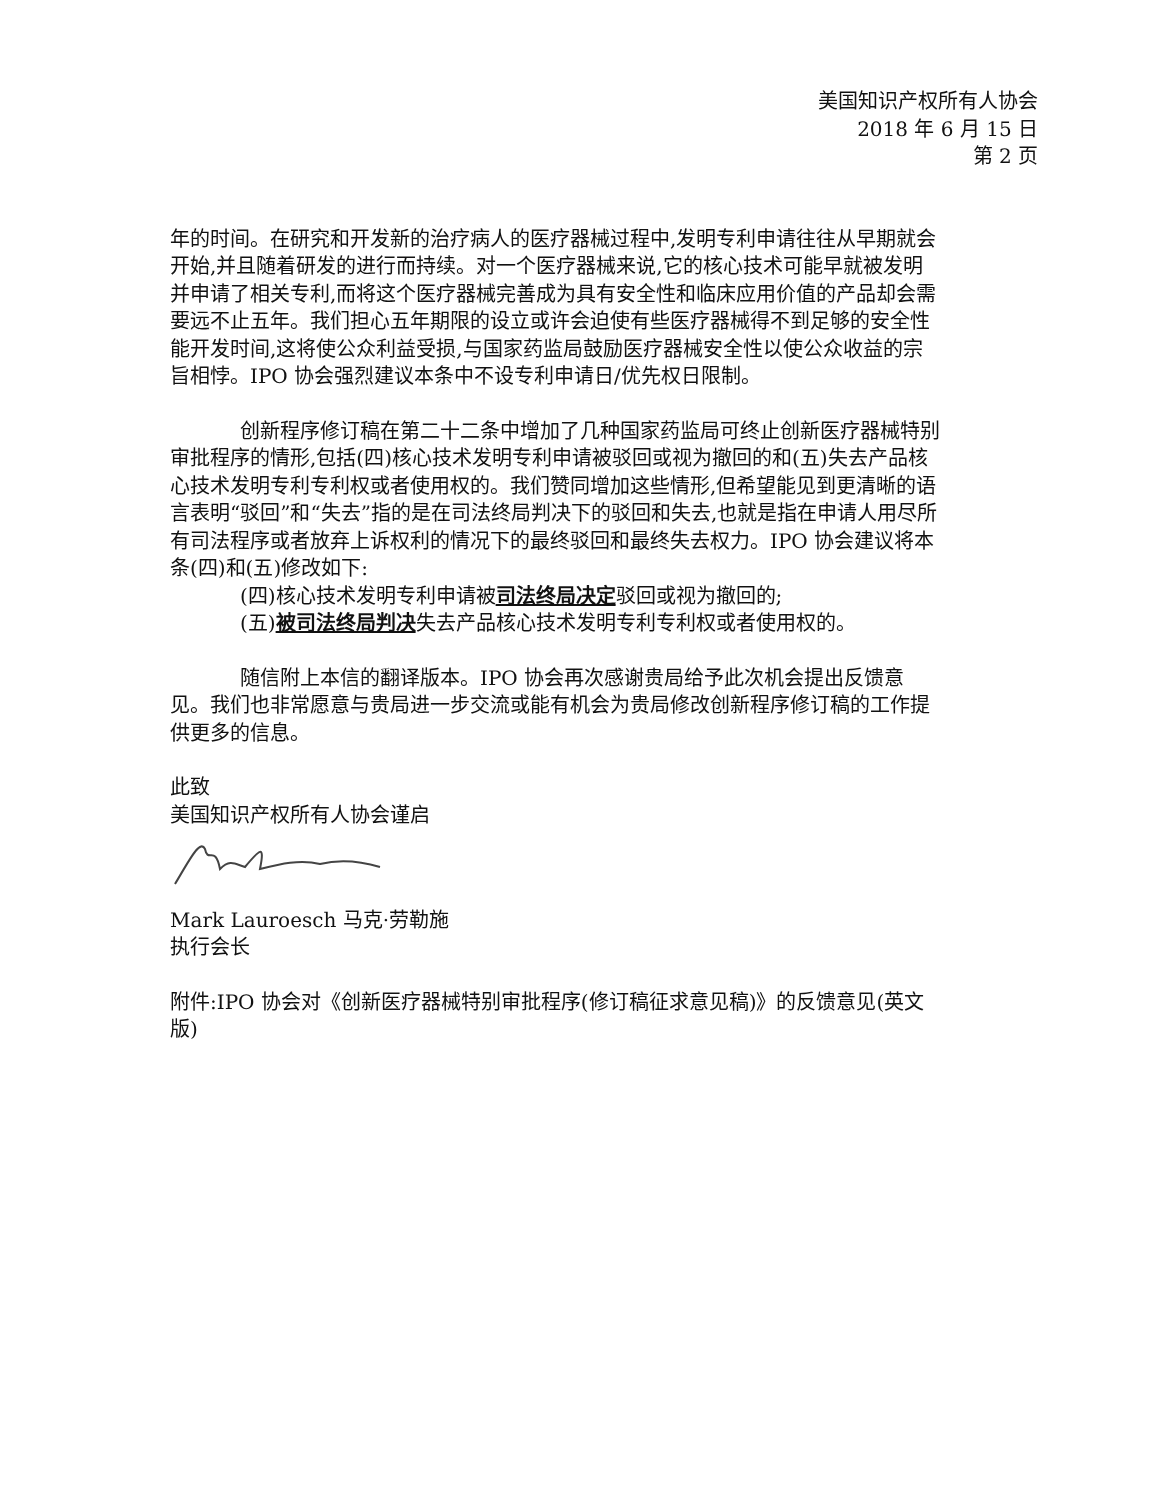美国知识产权所有人协会
2018 年 6 月 15 日
第 2 页
年的时间。在研究和开发新的治疗病人的医疗器械过程中,发明专利申请往往从早期就会开始,并且随着研发的进行而持续。对一个医疗器械来说,它的核心技术可能早就被发明并申请了相关专利,而将这个医疗器械完善成为具有安全性和临床应用价值的产品却会需要远不止五年。我们担心五年期限的设立或许会迫使有些医疗器械得不到足够的安全性能开发时间,这将使公众利益受损,与国家药监局鼓励医疗器械安全性以使公众收益的宗旨相悖。IPO 协会强烈建议本条中不设专利申请日/优先权日限制。
创新程序修订稿在第二十二条中增加了几种国家药监局可终止创新医疗器械特别审批程序的情形,包括(四)核心技术发明专利申请被驳回或视为撤回的和(五)失去产品核心技术发明专利专利权或者使用权的。我们赞同增加这些情形,但希望能见到更清晰的语言表明“驳回”和“失去”指的是在司法终局判决下的驳回和失去,也就是指在申请人用尽所有司法程序或者放弃上诉权利的情况下的最终驳回和最终失去权力。IPO 协会建议将本条(四)和(五)修改如下:
(四)核心技术发明专利申请被司法终局决定驳回或视为撤回的;
(五)被司法终局判决失去产品核心技术发明专利专利权或者使用权的。
随信附上本信的翻译版本。IPO 协会再次感谢贵局给予此次机会提出反馈意见。我们也非常愿意与贵局进一步交流或能有机会为贵局修改创新程序修订稿的工作提供更多的信息。
此致
美国知识产权所有人协会谨启
Mark Lauroesch 马克·劳勒施
执行会长
附件:IPO 协会对《创新医疗器械特别审批程序(修订稿征求意见稿)》的反馈意见(英文版)